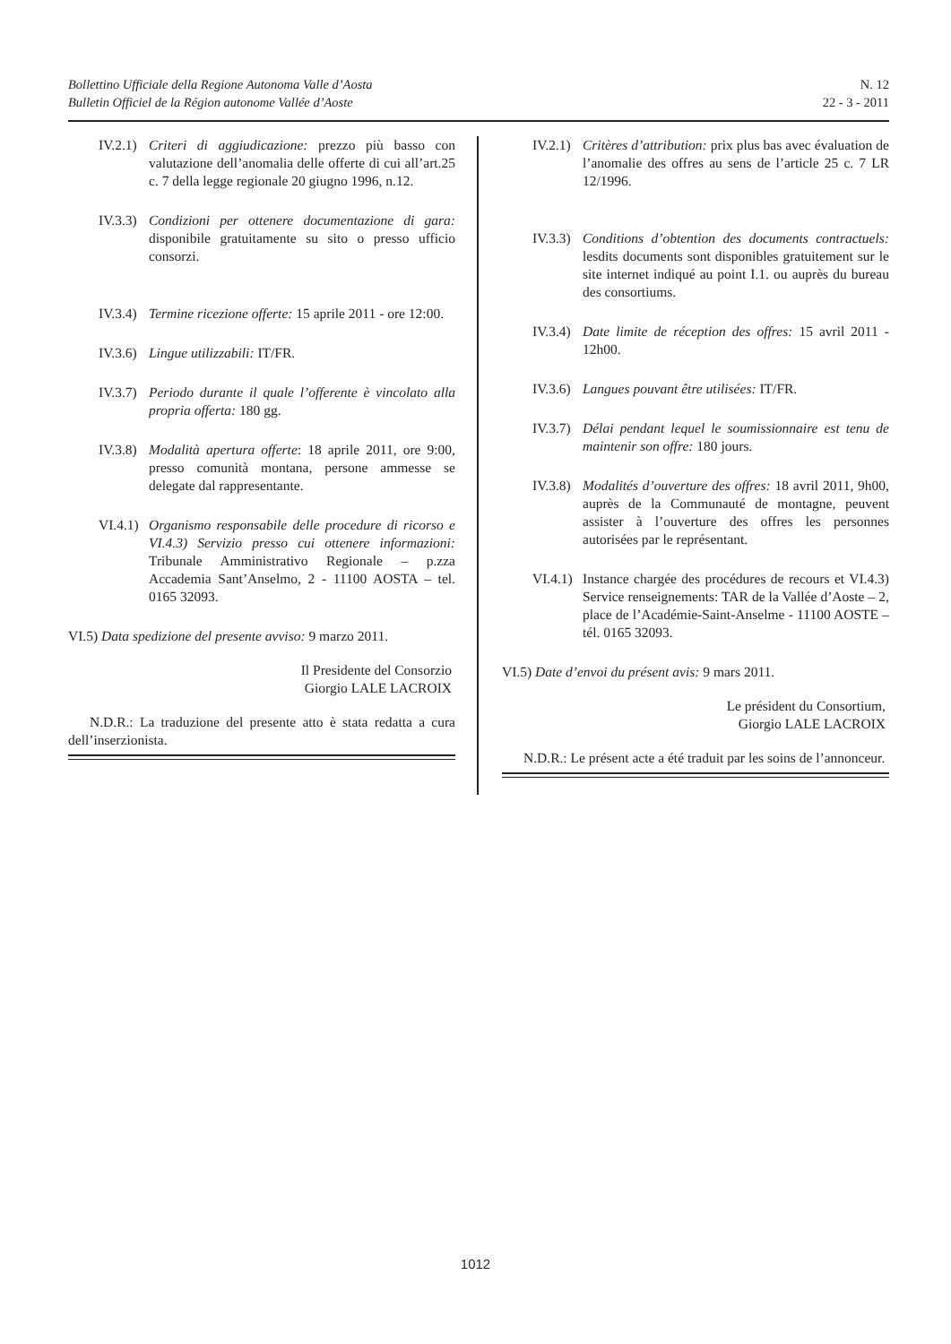Bollettino Ufficiale della Regione Autonoma Valle d’Aosta
Bulletin Officiel de la Région autonome Vallée d’Aoste
N. 12
22 - 3 - 2011
IV.2.1) Criteri di aggiudicazione: prezzo più basso con valutazione dell’anomalia delle offerte di cui all’art.25 c. 7 della legge regionale 20 giugno 1996, n.12.
IV.3.3) Condizioni per ottenere documentazione di gara: disponibile gratuitamente su sito o presso ufficio consorzi.
IV.3.4) Termine ricezione offerte: 15 aprile 2011 - ore 12:00.
IV.3.6) Lingue utilizzabili: IT/FR.
IV.3.7) Periodo durante il quale l’offerente è vincolato alla propria offerta: 180 gg.
IV.3.8) Modalità apertura offerte: 18 aprile 2011, ore 9:00, presso comunità montana, persone ammesse se delegate dal rappresentante.
VI.4.1) Organismo responsabile delle procedure di ricorso e VI.4.3) Servizio presso cui ottenere informazioni: Tribunale Amministrativo Regionale – p.zza Accademia Sant’Anselmo, 2 - 11100 AOSTA – tel. 0165 32093.
VI.5) Data spedizione del presente avviso: 9 marzo 2011.
Il Presidente del Consorzio
Giorgio LALE LACROIX
N.D.R.: La traduzione del presente atto è stata redatta a cura dell’inserzionista.
IV.2.1) Critères d’attribution: prix plus bas avec évaluation de l’anomalie des offres au sens de l’article 25 c. 7 LR 12/1996.
IV.3.3) Conditions d’obtention des documents contractuels: lesdits documents sont disponibles gratuitement sur le site internet indiqué au point I.1. ou auprès du bureau des consortiums.
IV.3.4) Date limite de réception des offres: 15 avril 2011 - 12h00.
IV.3.6) Langues pouvant être utilisées: IT/FR.
IV.3.7) Délai pendant lequel le soumissionnaire est tenu de maintenir son offre: 180 jours.
IV.3.8) Modalités d’ouverture des offres: 18 avril 2011, 9h00, auprès de la Communauté de montagne, peuvent assister à l’ouverture des offres les personnes autorisées par le représentant.
VI.4.1) Instance chargée des procédures de recours et VI.4.3) Service renseignements: TAR de la Vallée d’Aoste – 2, place de l’Académie-Saint-Anselme - 11100 AOSTE – tél. 0165 32093.
VI.5) Date d’envoi du présent avis: 9 mars 2011.
Le président du Consortium,
Giorgio LALE LACROIX
N.D.R.: Le présent acte a été traduit par les soins de l’annonceur.
1012